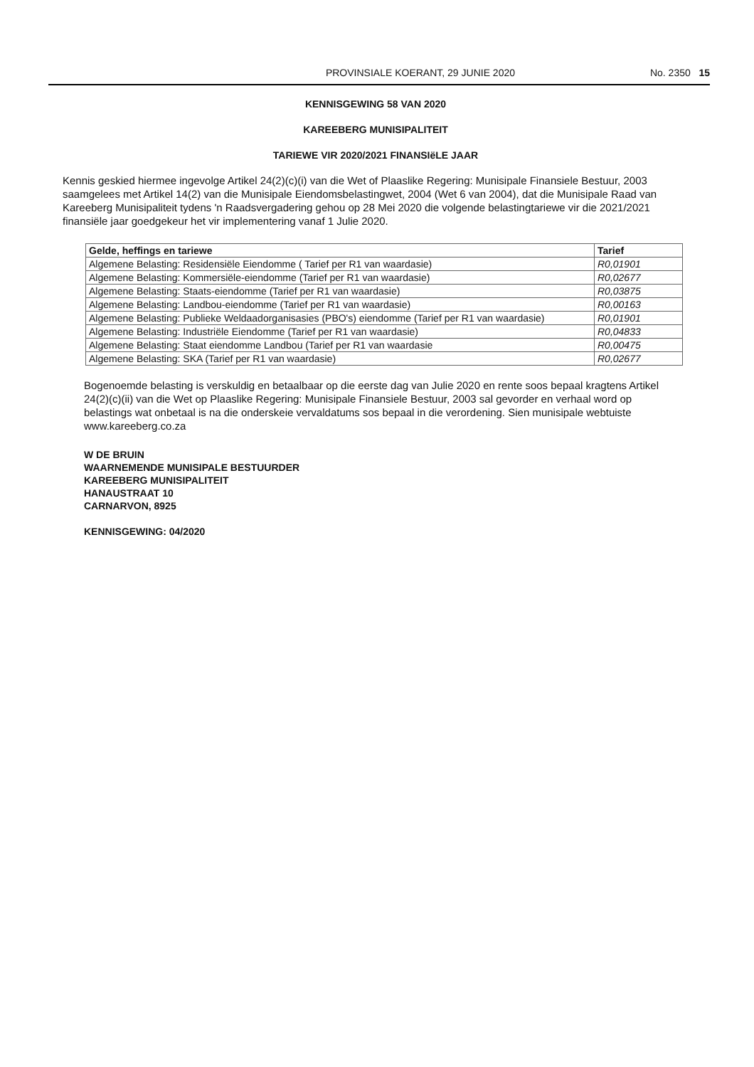PROVINSIALE KOERANT, 29 JUNIE 2020 No. 2350 15
KENNISGEWING 58 VAN 2020
KAREEBERG MUNISIPALITEIT
TARIEWE VIR 2020/2021 FINANSIëLE JAAR
Kennis geskied hiermee ingevolge Artikel 24(2)(c)(i) van die Wet of Plaaslike Regering: Munisipale Finansiele Bestuur, 2003 saamgelees met Artikel 14(2) van die Munisipale Eiendomsbelastingwet, 2004 (Wet 6 van 2004), dat die Munisipale Raad van Kareeberg Munisipaliteit tydens 'n Raadsvergadering gehou op 28 Mei 2020 die volgende belastingtariewe vir die 2021/2021 finansiële jaar goedgekeur het vir implementering vanaf 1 Julie 2020.
| Gelde, heffings en tariewe | Tarief |
| --- | --- |
| Algemene Belasting: Residensiële Eiendomme ( Tarief per R1 van waardasie) | R0,01901 |
| Algemene Belasting: Kommersiële-eiendomme (Tarief per R1 van waardasie) | R0,02677 |
| Algemene Belasting: Staats-eiendomme (Tarief per R1 van waardasie) | R0,03875 |
| Algemene Belasting: Landbou-eiendomme (Tarief per R1 van waardasie) | R0,00163 |
| Algemene Belasting: Publieke Weldaadorganisasies (PBO's) eiendomme (Tarief per R1 van waardasie) | R0,01901 |
| Algemene Belasting: Industriële Eiendomme (Tarief per R1 van waardasie) | R0,04833 |
| Algemene Belasting: Staat eiendomme Landbou (Tarief per R1 van waardasie | R0,00475 |
| Algemene Belasting: SKA (Tarief per R1 van waardasie) | R0,02677 |
Bogenoemde belasting is verskuldig en betaalbaar op die eerste dag van Julie 2020 en rente soos bepaal kragtens Artikel 24(2)(c)(ii) van die Wet op Plaaslike Regering: Munisipale Finansiele Bestuur, 2003 sal gevorder en verhaal word op belastings wat onbetaal is na die onderskeie vervaldatums sos bepaal in die verordening. Sien munisipale webtuiste www.kareeberg.co.za
W DE BRUIN
WAARNEMENDE MUNISIPALE BESTUURDER
KAREEBERG MUNISIPALITEIT
HANAUSTRAAT 10
CARNARVON, 8925
KENNISGEWING: 04/2020